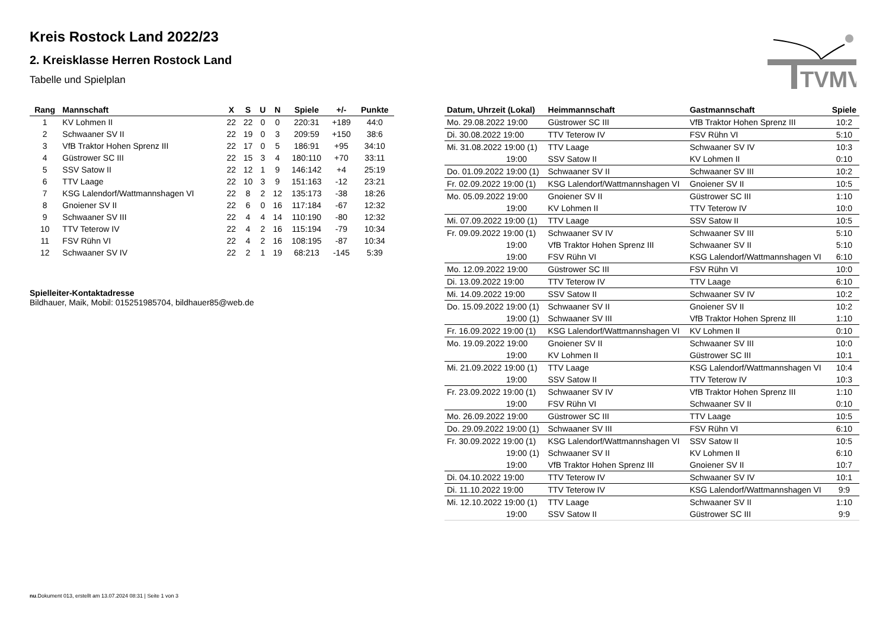TVMV
Kreis Rostock Land 2022/23
2. Kreisklasse Herren Rostock Land
Tabelle und Spielplan
| Rang | Mannschaft | X | S | U | N | Spiele | +/- | Punkte |
| --- | --- | --- | --- | --- | --- | --- | --- | --- |
| 1 | KV Lohmen II | 22 | 22 | 0 | 0 | 220:31 | +189 | 44:0 |
| 2 | Schwaaner SV II | 22 | 19 | 0 | 3 | 209:59 | +150 | 38:6 |
| 3 | VfB Traktor Hohen Sprenz III | 22 | 17 | 0 | 5 | 186:91 | +95 | 34:10 |
| 4 | Güstrower SC III | 22 | 15 | 3 | 4 | 180:110 | +70 | 33:11 |
| 5 | SSV Satow II | 22 | 12 | 1 | 9 | 146:142 | +4 | 25:19 |
| 6 | TTV Laage | 22 | 10 | 3 | 9 | 151:163 | -12 | 23:21 |
| 7 | KSG Lalendorf/Wattmannshagen VI | 22 | 8 | 2 | 12 | 135:173 | -38 | 18:26 |
| 8 | Gnoiener SV II | 22 | 6 | 0 | 16 | 117:184 | -67 | 12:32 |
| 9 | Schwaaner SV III | 22 | 4 | 4 | 14 | 110:190 | -80 | 12:32 |
| 10 | TTV Teterow IV | 22 | 4 | 2 | 16 | 115:194 | -79 | 10:34 |
| 11 | FSV Rühn VI | 22 | 4 | 2 | 16 | 108:195 | -87 | 10:34 |
| 12 | Schwaaner SV IV | 22 | 2 | 1 | 19 | 68:213 | -145 | 5:39 |
Spielleiter-Kontaktadresse
Bildhauer, Maik, Mobil: 015251985704, bildhauer85@web.de
| Datum, Uhrzeit (Lokal) | Heimmannschaft | Gastmannschaft | Spiele |
| --- | --- | --- | --- |
| Mo. 29.08.2022 19:00 | Güstrower SC III | VfB Traktor Hohen Sprenz III | 10:2 |
| Di. 30.08.2022 19:00 | TTV Teterow IV | FSV Rühn VI | 5:10 |
| Mi. 31.08.2022 19:00 (1) | TTV Laage | Schwaaner SV IV | 10:3 |
| 19:00 | SSV Satow II | KV Lohmen II | 0:10 |
| Do. 01.09.2022 19:00 (1) | Schwaaner SV II | Schwaaner SV III | 10:2 |
| Fr. 02.09.2022 19:00 (1) | KSG Lalendorf/Wattmannshagen VI | Gnoiener SV II | 10:5 |
| Mo. 05.09.2022 19:00 | Gnoiener SV II | Güstrower SC III | 1:10 |
| 19:00 | KV Lohmen II | TTV Teterow IV | 10:0 |
| Mi. 07.09.2022 19:00 (1) | TTV Laage | SSV Satow II | 10:5 |
| Fr. 09.09.2022 19:00 (1) | Schwaaner SV IV | Schwaaner SV III | 5:10 |
| 19:00 | VfB Traktor Hohen Sprenz III | Schwaaner SV II | 5:10 |
| 19:00 | FSV Rühn VI | KSG Lalendorf/Wattmannshagen VI | 6:10 |
| Mo. 12.09.2022 19:00 | Güstrower SC III | FSV Rühn VI | 10:0 |
| Di. 13.09.2022 19:00 | TTV Teterow IV | TTV Laage | 6:10 |
| Mi. 14.09.2022 19:00 | SSV Satow II | Schwaaner SV IV | 10:2 |
| Do. 15.09.2022 19:00 (1) | Schwaaner SV II | Gnoiener SV II | 10:2 |
| 19:00 (1) | Schwaaner SV III | VfB Traktor Hohen Sprenz III | 1:10 |
| Fr. 16.09.2022 19:00 (1) | KSG Lalendorf/Wattmannshagen VI | KV Lohmen II | 0:10 |
| Mo. 19.09.2022 19:00 | Gnoiener SV II | Schwaaner SV III | 10:0 |
| 19:00 | KV Lohmen II | Güstrower SC III | 10:1 |
| Mi. 21.09.2022 19:00 (1) | TTV Laage | KSG Lalendorf/Wattmannshagen VI | 10:4 |
| 19:00 | SSV Satow II | TTV Teterow IV | 10:3 |
| Fr. 23.09.2022 19:00 (1) | Schwaaner SV IV | VfB Traktor Hohen Sprenz III | 1:10 |
| 19:00 | FSV Rühn VI | Schwaaner SV II | 0:10 |
| Mo. 26.09.2022 19:00 | Güstrower SC III | TTV Laage | 10:5 |
| Do. 29.09.2022 19:00 (1) | Schwaaner SV III | FSV Rühn VI | 6:10 |
| Fr. 30.09.2022 19:00 (1) | KSG Lalendorf/Wattmannshagen VI | SSV Satow II | 10:5 |
| 19:00 (1) | Schwaaner SV II | KV Lohmen II | 6:10 |
| 19:00 | VfB Traktor Hohen Sprenz III | Gnoiener SV II | 10:7 |
| Di. 04.10.2022 19:00 | TTV Teterow IV | Schwaaner SV IV | 10:1 |
| Di. 11.10.2022 19:00 | TTV Teterow IV | KSG Lalendorf/Wattmannshagen VI | 9:9 |
| Mi. 12.10.2022 19:00 (1) | TTV Laage | Schwaaner SV II | 1:10 |
| 19:00 | SSV Satow II | Güstrower SC III | 9:9 |
nu.Dokument 013, erstellt am 13.07.2024 08:31 | Seite 1 von 3